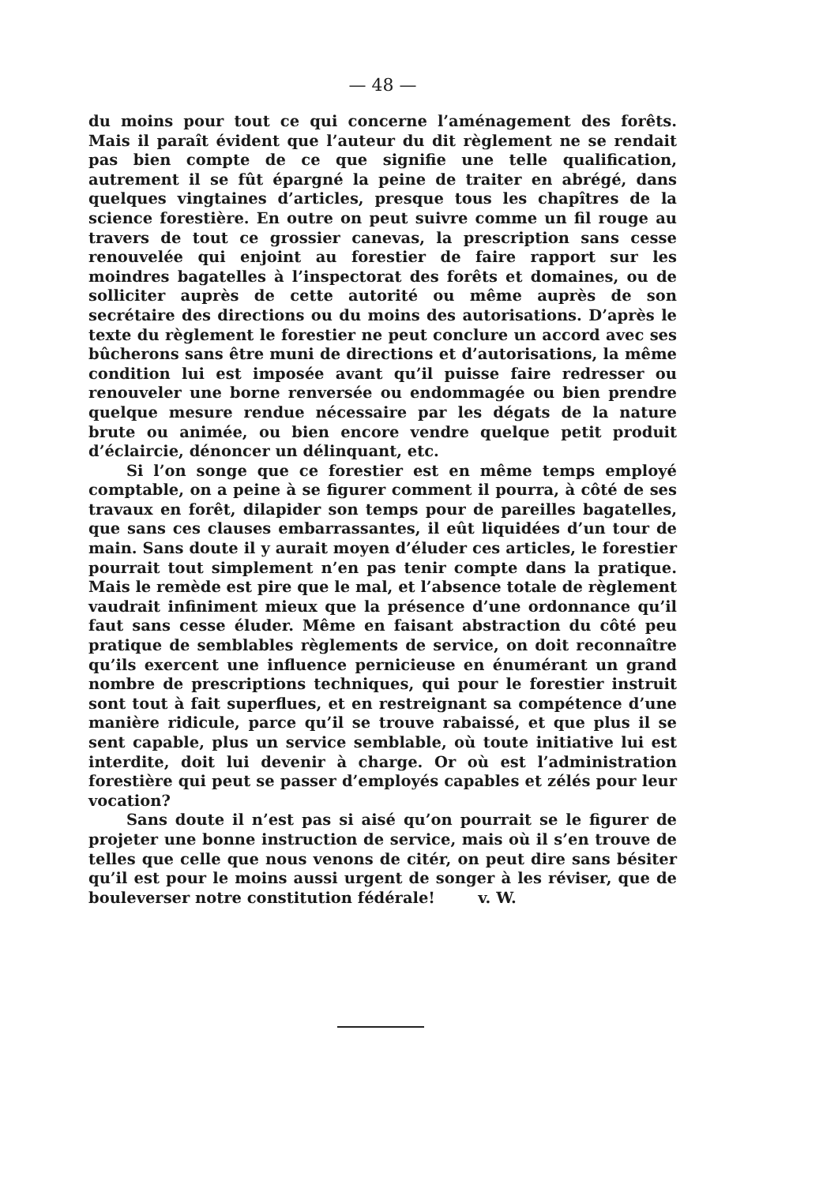— 48 —
du moins pour tout ce qui concerne l’aménagement des forêts. Mais il paraît évident que l’auteur du dit règlement ne se rendait pas bien compte de ce que signifie une telle qualification, autrement il se fût épargné la peine de traiter en abrégé, dans quelques vingtaines d’articles, presque tous les chapîtres de la science forestière. En outre on peut suivre comme un fil rouge au travers de tout ce grossier canevas, la prescription sans cesse renouvelée qui enjoint au forestier de faire rapport sur les moindres bagatelles à l’inspectorat des forêts et domaines, ou de solliciter auprès de cette autorité ou même auprès de son secrétaire des directions ou du moins des autorisations. D’après le texte du règlement le forestier ne peut conclure un accord avec ses bûcherons sans être muni de directions et d’autorisations, la même condition lui est imposée avant qu’il puisse faire redresser ou renouveler une borne renversée ou endommagée ou bien prendre quelque mesure rendue nécessaire par les dégats de la nature brute ou animée, ou bien encore vendre quelque petit produit d’éclaircie, dénoncer un délinquant, etc.
Si l’on songe que ce forestier est en même temps employé comptable, on a peine à se figurer comment il pourra, à côté de ses travaux en forêt, dilapider son temps pour de pareilles bagatelles, que sans ces clauses embarrassantes, il eût liquidées d’un tour de main. Sans doute il y aurait moyen d’éluder ces articles, le forestier pourrait tout simplement n’en pas tenir compte dans la pratique. Mais le remède est pire que le mal, et l’absence totale de règlement vaudrait infiniment mieux que la présence d’une ordonnance qu’il faut sans cesse éluder. Même en faisant abstraction du côté peu pratique de semblables règlements de service, on doit reconnaître qu’ils exercent une influence pernicieuse en énumérant un grand nombre de prescriptions techniques, qui pour le forestier instruit sont tout à fait superflues, et en restreignant sa compétence d’une manière ridicule, parce qu’il se trouve rabaissé, et que plus il se sent capable, plus un service semblable, où toute initiative lui est interdite, doit lui devenir à charge. Or où est l’administration forestière qui peut se passer d’employés capables et zélés pour leur vocation?
Sans doute il n’est pas si aisé qu’on pourrait se le figurer de projeter une bonne instruction de service, mais où il s’en trouve de telles que celle que nous venons de citér, on peut dire sans bésiter qu’il est pour le moins aussi urgent de songer à les réviser, que de bouleverser notre constitution fédérale! v. W.